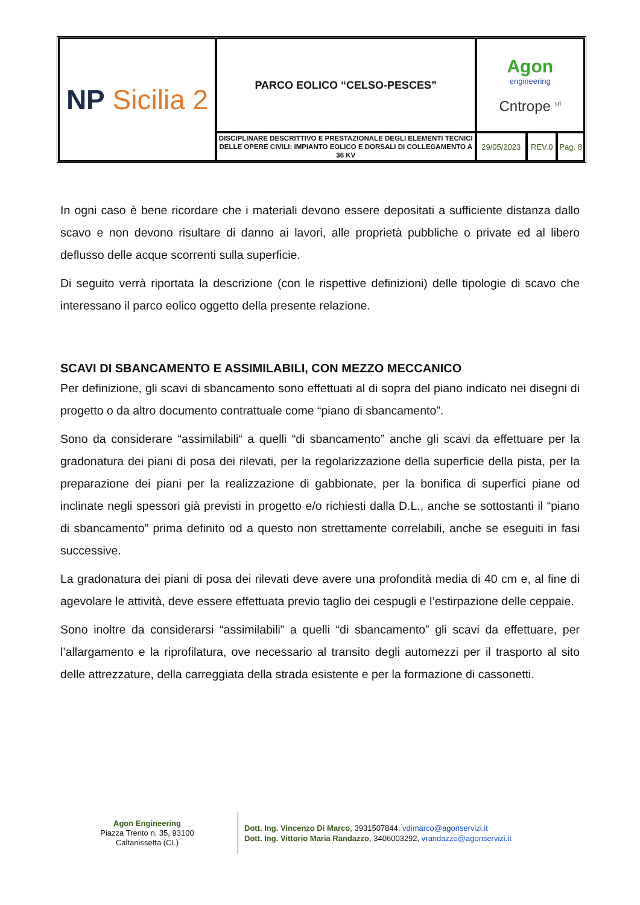| NP Sicilia 2 | PARCO EOLICO “CELSO-PESCES” | Agon engineering Cntrope <sup>srl</sup> | | |
| | DISCIPLINARE DESCRITTIVO E PRESTAZIONALE DEGLI ELEMENTI TECNICI DELLE OPERE CIVILI: IMPIANTO EOLICO E DORSALI DI COLLEGAMENTO A 36 KV | 29/05/2023 | REV.0 | Pag. 8 |
In ogni caso è bene ricordare che i materiali devono essere depositati a sufficiente distanza dallo scavo e non devono risultare di danno ai lavori, alle proprietà pubbliche o private ed al libero deflusso delle acque scorrenti sulla superficie.
Di seguito verrà riportata la descrizione (con le rispettive definizioni) delle tipologie di scavo che interessano il parco eolico oggetto della presente relazione.
SCAVI DI SBANCAMENTO E ASSIMILABILI, CON MEZZO MECCANICO
Per definizione, gli scavi di sbancamento sono effettuati al di sopra del piano indicato nei disegni di progetto o da altro documento contrattuale come “piano di sbancamento”.
Sono da considerare “assimilabili“ a quelli “di sbancamento” anche gli scavi da effettuare per la gradonatura dei piani di posa dei rilevati, per la regolarizzazione della superficie della pista, per la preparazione dei piani per la realizzazione di gabbionate, per la bonifica di superfici piane od inclinate negli spessori già previsti in progetto e/o richiesti dalla D.L., anche se sottostanti il “piano di sbancamento” prima definito od a questo non strettamente correlabili, anche se eseguiti in fasi successive.
La gradonatura dei piani di posa dei rilevati deve avere una profondità media di 40 cm e, al fine di agevolare le attività, deve essere effettuata previo taglio dei cespugli e l’estirpazione delle ceppaie.
Sono inoltre da considerarsi “assimilabili” a quelli “di sbancamento” gli scavi da effettuare, per l’allargamento e la riprofilatura, ove necessario al transito degli automezzi per il trasporto al sito delle attrezzature, della carreggiata della strada esistente e per la formazione di cassonetti.
Agon Engineering
Piazza Trento n. 35, 93100
Caltanissetta (CL)
Dott. Ing. Vincenzo Di Marco, 3931507844, vdimarco@agonservizi.it
Dott. Ing. Vittorio Maria Randazzo, 3406003292, vrandazzo@agonservizi.it